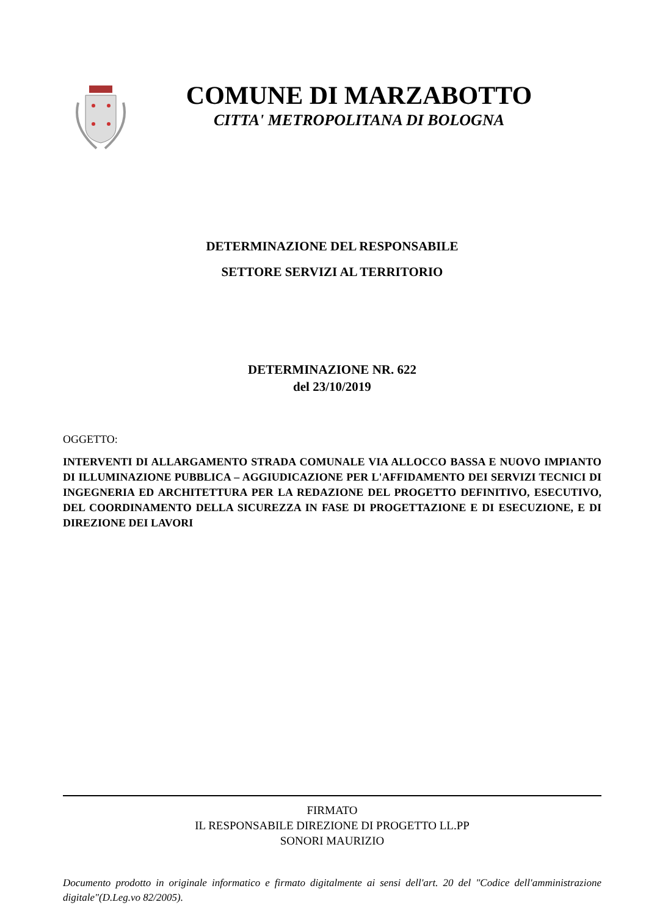COMUNE DI MARZABOTTO
CITTA' METROPOLITANA DI BOLOGNA
DETERMINAZIONE DEL RESPONSABILE
SETTORE SERVIZI AL TERRITORIO
DETERMINAZIONE NR. 622
del 23/10/2019
OGGETTO:
INTERVENTI DI ALLARGAMENTO STRADA COMUNALE VIA ALLOCCO BASSA E NUOVO IMPIANTO DI ILLUMINAZIONE PUBBLICA – AGGIUDICAZIONE PER L'AFFIDAMENTO DEI SERVIZI TECNICI DI INGEGNERIA ED ARCHITETTURA PER LA REDAZIONE DEL PROGETTO DEFINITIVO, ESECUTIVO, DEL COORDINAMENTO DELLA SICUREZZA IN FASE DI PROGETTAZIONE E DI ESECUZIONE, E DI DIREZIONE DEI LAVORI
FIRMATO
IL RESPONSABILE DIREZIONE DI PROGETTO LL.PP
SONORI MAURIZIO
Documento prodotto in originale informatico e firmato digitalmente ai sensi dell'art. 20 del "Codice dell'amministrazione digitale"(D.Leg.vo 82/2005).